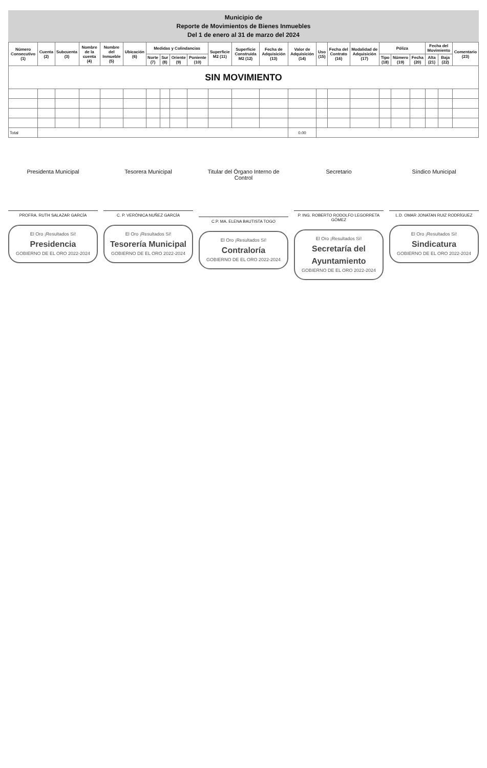Municipio de
Reporte de Movimientos de Bienes Inmuebles
Del 1 de enero al 31 de marzo del 2024
| Número Consecutivo (1) | Cuenta (2) | Subcuenta (3) | Nombre de la cuenta (4) | Nombre del Inmueble (5) | Ubicación (6) | Medidas y Colindancias | | | | Superficie M2 (11) | Superficie Construida M2 (12) | Fecha de Adquisición (13) | Valor de Adquisición (14) | Uso (15) | Fecha del Contrato (16) | Modalidad de Adquisición (17) | Póliza | | | Fecha del Movimiento | | Comentario (23) |
| --- | --- | --- | --- | --- | --- | --- | --- | --- | --- | --- | --- | --- | --- | --- | --- | --- | --- | --- | --- | --- | --- | --- |
| | | | | | | Norte (7) | Sur (8) | Oriente (9) | Poniente (10) | | | | | | | | Tipo (18) | Número (19) | Fecha (20) | Alta (21) | Baja (22) | |
| SIN MOVIMIENTO | | | | | | | | | | | | | | | | | | | | | | |
| Total | | | | | | | | | | | | | 0.00 | | | | | | | | | |
Presidenta Municipal
PROFRA. RUTH SALAZAR GARCÍA
El Oro ¡Resultados Sí!
Presidencia
GOBIERNO DE EL ORO 2022-2024
Tesorera Municipal
C. P. VERÓNICA NUÑEZ GARCÍA
El Oro ¡Resultados Sí!
Tesorería Municipal
GOBIERNO DE EL ORO 2022-2024
Titular del Órgano Interno de Control
C.P. MA. ELENA BAUTISTA TOGO
El Oro ¡Resultados Sí!
Contraloría
GOBIERNO DE EL ORO 2022-2024
Secretario
P. ING. ROBERTO RODOLFO LEGORRETA GÓMEZ
El Oro ¡Resultados Sí!
Secretaría del Ayuntamiento
GOBIERNO DE EL ORO 2022-2024
Síndico Municipal
L.D. OMAR JONATAN RUIZ RODRÍGUEZ
El Oro ¡Resultados Sí!
Sindicatura
GOBIERNO DE EL ORO 2022-2024